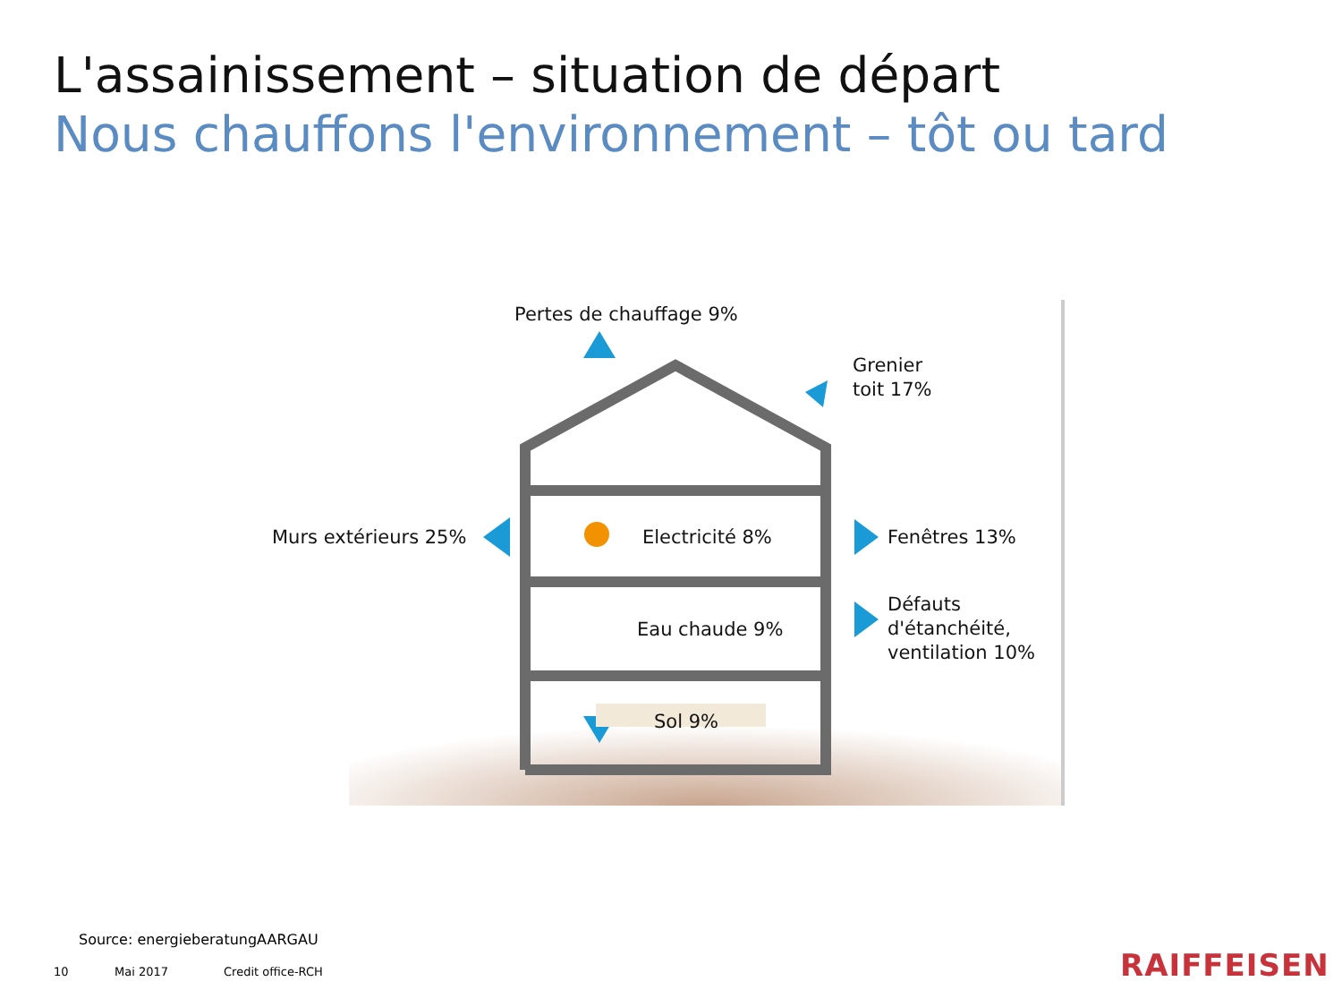L'assainissement – situation de départ
Nous chauffons l'environnement – tôt ou tard
Pertes de chauffage 9%
Grenier
toit 17%
Murs extérieurs 25% Electricité 8% Fenêtres 13%
Défauts
d'étanchéité,
ventilation 10%
Eau chaude 9%
Sol 9%
Source: energieberatungAARGAU
10 Mai 2017 Credit office-RCH RAIFFEISEN